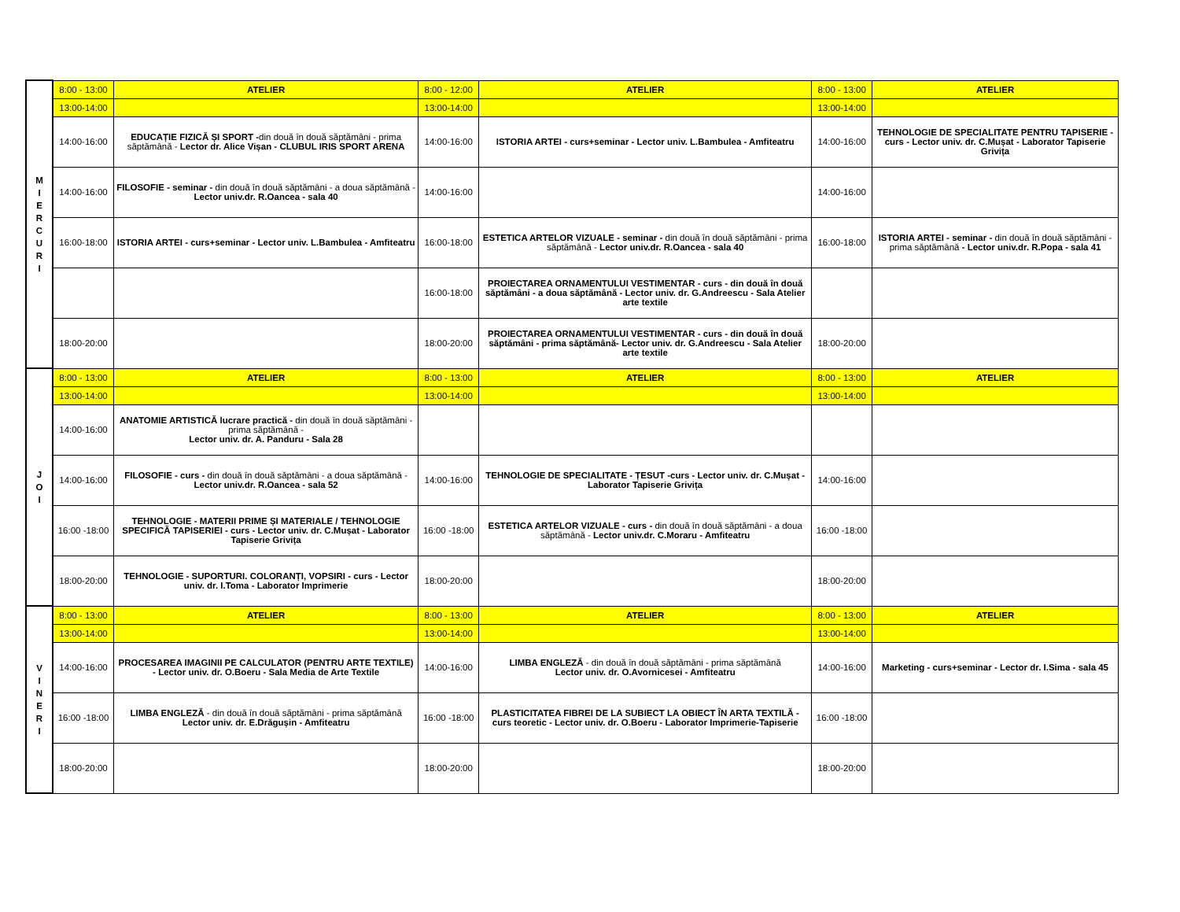| M I E R C U R I | 8:00 - 13:00 | ATELIER | 8:00 - 12:00 | ATELIER | 8:00 - 13:00 | ATELIER |
| | 13:00-14:00 | | 13:00-14:00 | | 13:00-14:00 | |
| | 14:00-16:00 | EDUCAȚIE FIZICĂ ȘI SPORT - din două în două săptămâni - prima săptămână - Lector dr. Alice Vișan - CLUBUL IRIS SPORT ARENA | 14:00-16:00 | ISTORIA ARTEI - curs+seminar - Lector univ. L.Bambulea - Amfiteatru | 14:00-16:00 | TEHNOLOGIE DE SPECIALITATE PENTRU TAPISERIE - curs - Lector univ. dr. C.Mușat - Laborator Tapiserie Grivița |
| | 14:00-16:00 | FILOSOFIE - seminar - din două în două săptămâni - a doua săptămână - Lector univ.dr. R.Oancea - sala 40 | 14:00-16:00 | | 14:00-16:00 | |
| | 16:00-18:00 | ISTORIA ARTEI - curs+seminar - Lector univ. L.Bambulea - Amfiteatru | 16:00-18:00 | ESTETICA ARTELOR VIZUALE - seminar - din două în două săptămâni - prima săptămână - Lector univ.dr. R.Oancea - sala 40 | 16:00-18:00 | ISTORIA ARTEI - seminar - din două în două săptămâni - prima săptămână - Lector univ.dr. R.Popa - sala 41 |
| | | | 16:00-18:00 | PROIECTAREA ORNAMENTULUI VESTIMENTAR - curs - din două în două săptămâni - a doua săptămână - Lector univ. dr. G.Andreescu - Sala Atelier arte textile | | |
| | 18:00-20:00 | | 18:00-20:00 | PROIECTAREA ORNAMENTULUI VESTIMENTAR - curs - din două în două săptămâni - prima săptămână- Lector univ. dr. G.Andreescu - Sala Atelier arte textile | 18:00-20:00 | |
| J O I | 8:00 - 13:00 | ATELIER | 8:00 - 13:00 | ATELIER | 8:00 - 13:00 | ATELIER |
| | 13:00-14:00 | | 13:00-14:00 | | 13:00-14:00 | |
| | 14:00-16:00 | ANATOMIE ARTISTICĂ lucrare practică - din două în două săptămâni - prima săptămână - Lector univ. dr. A. Panduru - Sala 28 | | | | |
| | 14:00-16:00 | FILOSOFIE - curs - din două în două săptămâni - a doua săptămână - Lector univ.dr. R.Oancea - sala 52 | 14:00-16:00 | TEHNOLOGIE DE SPECIALITATE - ȚESUT -curs - Lector univ. dr. C.Mușat - Laborator Tapiserie Grivița | 14:00-16:00 | |
| | 16:00 -18:00 | TEHNOLOGIE - MATERII PRIME ȘI MATERIALE / TEHNOLOGIE SPECIFICĂ TAPISERIEI - curs - Lector univ. dr. C.Mușat - Laborator Tapiserie Grivița | 16:00 -18:00 | ESTETICA ARTELOR VIZUALE - curs - din două în două săptămâni - a doua săptămână - Lector univ.dr. C.Moraru - Amfiteatru | 16:00 -18:00 | |
| | 18:00-20:00 | TEHNOLOGIE - SUPORTURI. COLORANȚI, VOPSIRI - curs - Lector univ. dr. I.Toma - Laborator Imprimerie | 18:00-20:00 | | 18:00-20:00 | |
| V I N E R I | 8:00 - 13:00 | ATELIER | 8:00 - 13:00 | ATELIER | 8:00 - 13:00 | ATELIER |
| | 13:00-14:00 | | 13:00-14:00 | | 13:00-14:00 | |
| | 14:00-16:00 | PROCESAREA IMAGINII PE CALCULATOR (PENTRU ARTE TEXTILE) - Lector univ. dr. O.Boeru - Sala Media de Arte Textile | 14:00-16:00 | LIMBA ENGLEZĂ - din două în două săptămâni - prima săptămână Lector univ. dr. O.Avornicesei - Amfiteatru | 14:00-16:00 | Marketing - curs+seminar - Lector dr. I.Sima - sala 45 |
| | 16:00 -18:00 | LIMBA ENGLEZĂ - din două în două săptămâni - prima săptămână Lector univ. dr. E.Drăgușin - Amfiteatru | 16:00 -18:00 | PLASTICITATEA FIBREI DE LA SUBIECT LA OBIECT ÎN ARTA TEXTILĂ - curs teoretic - Lector univ. dr. O.Boeru - Laborator Imprimerie-Tapiserie | 16:00 -18:00 | |
| | 18:00-20:00 | | 18:00-20:00 | | 18:00-20:00 | |